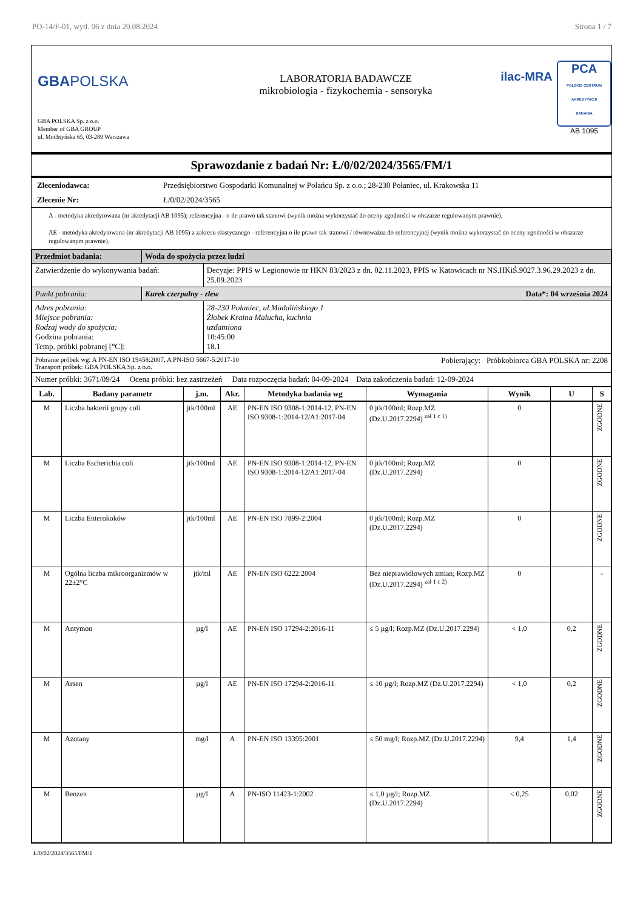PO-14/F-01, wyd. 06 z dnia 20.08.2024 Strona 1 / 7
GBA POLSKA
GBA POLSKA Sp. z o.o.
Member of GBA GROUP
ul. Mochtyńska 65, 03-289 Warszawa
LABORATORIA BADAWCZE
mikrobiologia - fizykochemia - sensoryka
ilac-MRA
PCA
POLSKIE CENTRUM AKREDYTACJI
BADANIA
AB 1095
Sprawozdanie z badań Nr: Ł/0/02/2024/3565/FM/1
| Zleceniodawca: | Przedsiębiorstwo Gospodarki Komunalnej w Połańcu Sp. z o.o.; 28-230 Połaniec, ul. Krakowska 11 |
| Zlecenie Nr: | Ł/0/02/2024/3565 |
A - metodyka akredytowana (nr akredytacji AB 1095); referencyjna - o ile prawo tak stanowi (wynik można wykorzystać do oceny zgodności w obszarze regulowanym prawnie).
AE - metodyka akredytowana (nr akredytacji AB 1095) z zakresu elastycznego - referencyjna o ile prawo tak stanowi / równoważna do referencyjnej (wynik można wykorzystać do oceny zgodności w obszarze regulowanym prawnie).
| Przedmiot badania: | Woda do spożycia przez ludzi | |
| Zatwierdzenie do wykonywania badań: | | Decyzje: PPIS w Legionowie nr HKN 83/2023 z dn. 02.11.2023, PPIS w Katowicach nr NS.HKiŚ.9027.3.96.29.2023 z dn. 25.09.2023 |
| Punkt pobrania: | Kurek czerpalny - zlew Data*: 04 września 2024 | |
| Adres pobrania: Miejsce pobrania: Rodzaj wody do spożycia: Godzina pobrania: Temp. próbki pobranej [°C]: | | 28-230 Połaniec, ul.Madalińskiego 1 Żłobek Kraina Malucha, kuchnia uzdatniona 10:45:00 18.1 |
| Pobranie próbek wg: A PN-EN ISO 19458:2007, A PN-ISO 5667-5:2017-10 Pobierający: Próbkobiorca GBA POLSKA nr: 2208 Transport próbek: GBA POLSKA Sp. z o.o. | | |
| Numer próbki: 3671/09/24 Ocena próbki: bez zastrzeżeń Data rozpoczęcia badań: 04-09-2024 Data zakończenia badań: 12-09-2024 | | |
| Lab. | Badany parametr | j.m. | Akr. | Metodyka badania wg | Wymagania | Wynik | U | S |
| --- | --- | --- | --- | --- | --- | --- | --- | --- |
| M | Liczba bakterii grupy coli | jtk/100ml | AE | PN-EN ISO 9308-1:2014-12, PN-EN ISO 9308-1:2014-12/A1:2017-04 | 0 jtk/100ml; Rozp.MZ (Dz.U.2017.2294) <sup>zał 1 c 1)</sup> | 0 | | ZGODNE |
| M | Liczba Escherichia coli | jtk/100ml | AE | PN-EN ISO 9308-1:2014-12, PN-EN ISO 9308-1:2014-12/A1:2017-04 | 0 jtk/100ml; Rozp.MZ (Dz.U.2017.2294) | 0 | | ZGODNE |
| M | Liczba Enterokoków | jtk/100ml | AE | PN-EN ISO 7899-2:2004 | 0 jtk/100ml; Rozp.MZ (Dz.U.2017.2294) | 0 | | ZGODNE |
| M | Ogólna liczba mikroorganizmów w 22±2°C | jtk/ml | AE | PN-EN ISO 6222:2004 | Bez nieprawidłowych zmian; Rozp.MZ (Dz.U.2017.2294) <sup>zał 1 c 2)</sup> | 0 | | - |
| M | Antymon | µg/l | AE | PN-EN ISO 17294-2:2016-11 | ≤ 5 µg/l; Rozp.MZ (Dz.U.2017.2294) | < 1,0 | 0,2 | ZGODNE |
| M | Arsen | µg/l | AE | PN-EN ISO 17294-2:2016-11 | ≤ 10 µg/l; Rozp.MZ (Dz.U.2017.2294) | < 1,0 | 0,2 | ZGODNE |
| M | Azotany | mg/l | A | PN-EN ISO 13395:2001 | ≤ 50 mg/l; Rozp.MZ (Dz.U.2017.2294) | 9,4 | 1,4 | ZGODNE |
| M | Benzen | µg/l | A | PN-ISO 11423-1:2002 | ≤ 1,0 µg/l; Rozp.MZ (Dz.U.2017.2294) | < 0,25 | 0,02 | ZGODNE |
Ł/0/02/2024/3565/FM/1